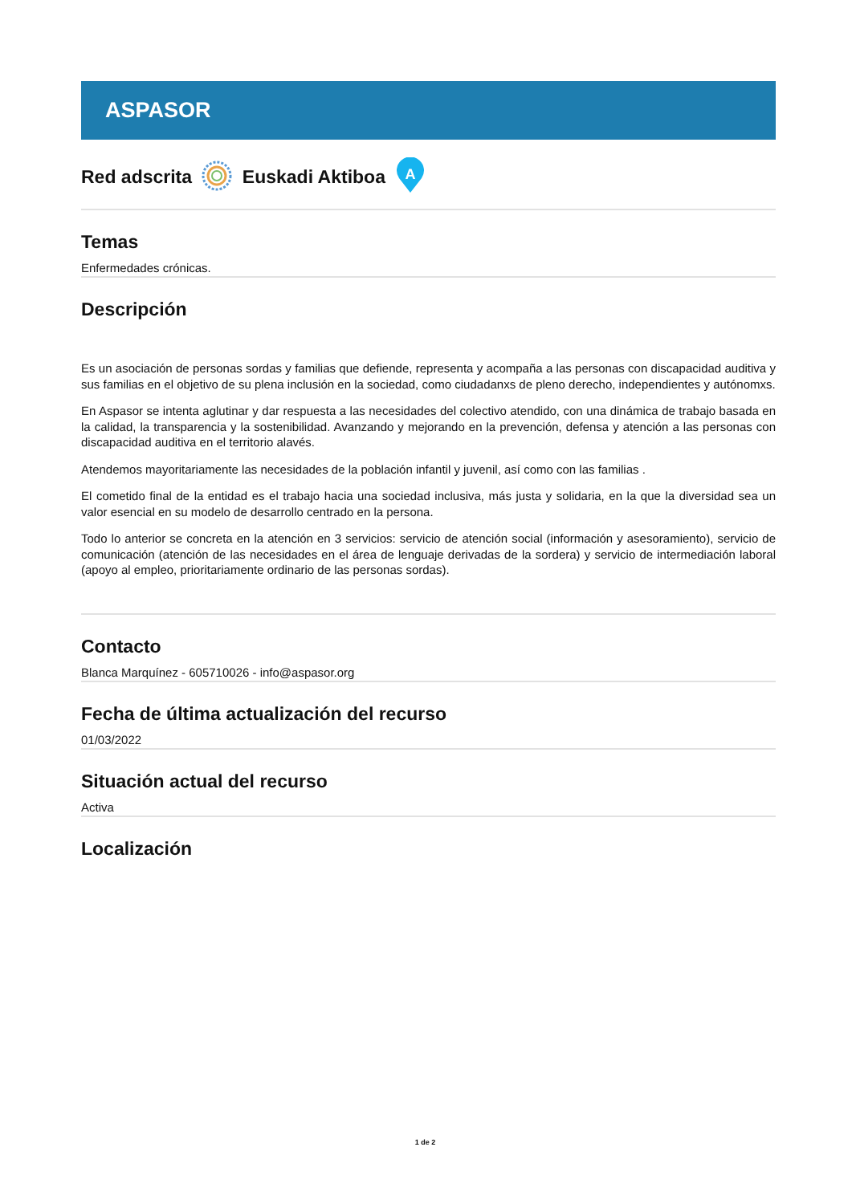ASPASOR
Red adscrita Euskadi Aktiboa
A
Temas
Enfermedades crónicas.
Descripción
Es un asociación de personas sordas y familias que defiende, representa y acompaña a las personas con discapacidad auditiva y sus familias en el objetivo de su plena inclusión en la sociedad, como ciudadanxs de pleno derecho, independientes y autónomxs.
En Aspasor se intenta aglutinar y dar respuesta a las necesidades del colectivo atendido, con una dinámica de trabajo basada en la calidad, la transparencia y la sostenibilidad. Avanzando y mejorando en la prevención, defensa y atención a las personas con discapacidad auditiva en el territorio alavés.
Atendemos mayoritariamente las necesidades de la población infantil y juvenil, así como con las familias .
El cometido final de la entidad es el trabajo hacia una sociedad inclusiva, más justa y solidaria, en la que la diversidad sea un valor esencial en su modelo de desarrollo centrado en la persona.
Todo lo anterior se concreta en la atención en 3 servicios: servicio de atención social (información y asesoramiento), servicio de comunicación (atención de las necesidades en el área de lenguaje derivadas de la sordera) y servicio de intermediación laboral (apoyo al empleo, prioritariamente ordinario de las personas sordas).
Contacto
Blanca Marquínez - 605710026 - info@aspasor.org
Fecha de última actualización del recurso
01/03/2022
Situación actual del recurso
Activa
Localización
1 de 2